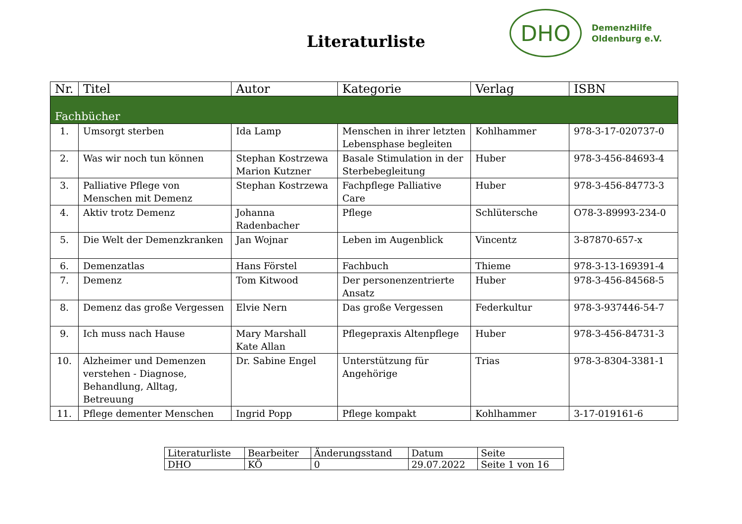Literaturliste
DHO
DemenzHilfe
Oldenburg e.V.
| Nr. | Titel | Autor | Kategorie | Verlag | ISBN |
| --- | --- | --- | --- | --- | --- |
| Fachbücher | | | | | |
| 1. | Umsorgt sterben | Ida Lamp | Menschen in ihrer letzten Lebensphase begleiten | Kohlhammer | 978-3-17-020737-0 |
| 2. | Was wir noch tun können | Stephan Kostrzewa Marion Kutzner | Basale Stimulation in der Sterbebegleitung | Huber | 978-3-456-84693-4 |
| 3. | Palliative Pflege von Menschen mit Demenz | Stephan Kostrzewa | Fachpflege Palliative Care | Huber | 978-3-456-84773-3 |
| 4. | Aktiv trotz Demenz | Johanna Radenbacher | Pflege | Schlütersche | O78-3-89993-234-0 |
| 5. | Die Welt der Demenzkranken | Jan Wojnar | Leben im Augenblick | Vincentz | 3-87870-657-x |
| 6. | Demenzatlas | Hans Förstel | Fachbuch | Thieme | 978-3-13-169391-4 |
| 7. | Demenz | Tom Kitwood | Der personenzentrierte Ansatz | Huber | 978-3-456-84568-5 |
| 8. | Demenz das große Vergessen | Elvie Nern | Das große Vergessen | Federkultur | 978-3-937446-54-7 |
| 9. | Ich muss nach Hause | Mary Marshall Kate Allan | Pflegepraxis Altenpflege | Huber | 978-3-456-84731-3 |
| 10. | Alzheimer und Demenzen verstehen - Diagnose, Behandlung, Alltag, Betreuung | Dr. Sabine Engel | Unterstützung für Angehörige | Trias | 978-3-8304-3381-1 |
| 11. | Pflege dementer Menschen | Ingrid Popp | Pflege kompakt | Kohlhammer | 3-17-019161-6 |
| Literaturliste | Bearbeiter | Änderungsstand | Datum | Seite |
| DHO | KÖ | 0 | 29.07.2022 | Seite 1 von 16 |